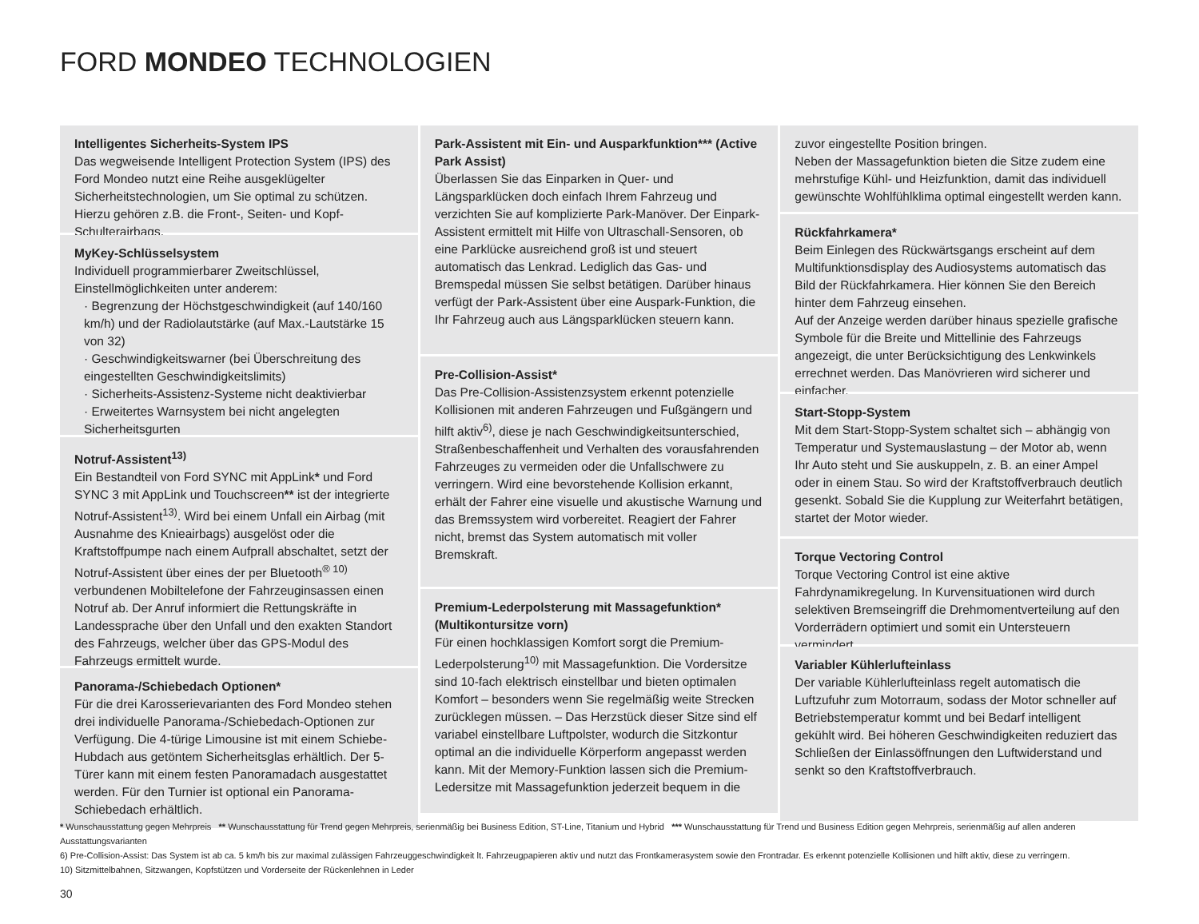FORD MONDEO TECHNOLOGIEN
Intelligentes Sicherheits-System IPS
Das wegweisende Intelligent Protection System (IPS) des Ford Mondeo nutzt eine Reihe ausgeklügelter Sicherheitstechnologien, um Sie optimal zu schützen. Hierzu gehören z.B. die Front-, Seiten- und Kopf-Schulterairbags.
MyKey-Schlüsselsystem
Individuell programmierbarer Zweitschlüssel, Einstellmöglichkeiten unter anderem:
· Begrenzung der Höchstgeschwindigkeit (auf 140/160 km/h) und der Radiolautstärke (auf Max.-Lautstärke 15 von 32)
· Geschwindigkeitswarner (bei Überschreitung des eingestellten Geschwindigkeitslimits)
· Sicherheits-Assistenz-Systeme nicht deaktivierbar
· Erweitertes Warnsystem bei nicht angelegten Sicherheitsgurten
Notruf-Assistent<sup>13)</sup>
Ein Bestandteil von Ford SYNC mit AppLink* und Ford SYNC 3 mit AppLink und Touchscreen** ist der integrierte Notruf-Assistent<sup>13)</sup>. Wird bei einem Unfall ein Airbag (mit Ausnahme des Knieairbags) ausgelöst oder die Kraftstoffpumpe nach einem Aufprall abschaltet, setzt der Notruf-Assistent über eines der per Bluetooth<sup>® 10)</sup> verbundenen Mobiltelefone der Fahrzeuginsassen einen Notruf ab. Der Anruf informiert die Rettungskräfte in Landessprache über den Unfall und den exakten Standort des Fahrzeugs, welcher über das GPS-Modul des Fahrzeugs ermittelt wurde.
Panorama-/Schiebedach Optionen*
Für die drei Karosserievarianten des Ford Mondeo stehen drei individuelle Panorama-/Schiebedach-Optionen zur Verfügung. Die 4-türige Limousine ist mit einem Schiebe-Hubdach aus getöntem Sicherheitsglas erhältlich. Der 5-Türer kann mit einem festen Panoramadach ausgestattet werden. Für den Turnier ist optional ein Panorama-Schiebedach erhältlich.
Park-Assistent mit Ein- und Ausparkfunktion*** (Active Park Assist)
Überlassen Sie das Einparken in Quer- und Längsparklücken doch einfach Ihrem Fahrzeug und verzichten Sie auf komplizierte Park-Manöver. Der Einpark-Assistent ermittelt mit Hilfe von Ultraschall-Sensoren, ob eine Parklücke ausreichend groß ist und steuert automatisch das Lenkrad. Lediglich das Gas- und Bremspedal müssen Sie selbst betätigen. Darüber hinaus verfügt der Park-Assistent über eine Auspark-Funktion, die Ihr Fahrzeug auch aus Längsparklücken steuern kann.
Pre-Collision-Assist*
Das Pre-Collision-Assistenzsystem erkennt potenzielle Kollisionen mit anderen Fahrzeugen und Fußgängern und hilft aktiv<sup>6)</sup>, diese je nach Geschwindigkeitsunterschied, Straßenbeschaffenheit und Verhalten des vorausfahrenden Fahrzeuges zu vermeiden oder die Unfallschwere zu verringern. Wird eine bevorstehende Kollision erkannt, erhält der Fahrer eine visuelle und akustische Warnung und das Bremssystem wird vorbereitet. Reagiert der Fahrer nicht, bremst das System automatisch mit voller Bremskraft.
Premium-Lederpolsterung mit Massagefunktion* (Multikontursitze vorn)
Für einen hochklassigen Komfort sorgt die Premium-Lederpolsterung<sup>10)</sup> mit Massagefunktion. Die Vordersitze sind 10-fach elektrisch einstellbar und bieten optimalen Komfort – besonders wenn Sie regelmäßig weite Strecken zurücklegen müssen. – Das Herzstück dieser Sitze sind elf variabel einstellbare Luftpolster, wodurch die Sitzkontur optimal an die individuelle Körperform angepasst werden kann. Mit der Memory-Funktion lassen sich die Premium-Ledersitze mit Massagefunktion jederzeit bequem in die
zuvor eingestellte Position bringen.
Neben der Massagefunktion bieten die Sitze zudem eine mehrstufige Kühl- und Heizfunktion, damit das individuell gewünschte Wohlfühlklima optimal eingestellt werden kann.
Rückfahrkamera*
Beim Einlegen des Rückwärtsgangs erscheint auf dem Multifunktionsdisplay des Audiosystems automatisch das Bild der Rückfahrkamera. Hier können Sie den Bereich hinter dem Fahrzeug einsehen.
Auf der Anzeige werden darüber hinaus spezielle grafische Symbole für die Breite und Mittellinie des Fahrzeugs angezeigt, die unter Berücksichtigung des Lenkwinkels errechnet werden. Das Manövrieren wird sicherer und einfacher.
Start-Stopp-System
Mit dem Start-Stopp-System schaltet sich – abhängig von Temperatur und Systemauslastung – der Motor ab, wenn Ihr Auto steht und Sie auskuppeln, z. B. an einer Ampel oder in einem Stau. So wird der Kraftstoffverbrauch deutlich gesenkt. Sobald Sie die Kupplung zur Weiterfahrt betätigen, startet der Motor wieder.
Torque Vectoring Control
Torque Vectoring Control ist eine aktive Fahrdynamikregelung. In Kurvensituationen wird durch selektiven Bremseingriff die Drehmomentverteilung auf den Vorderrädern optimiert und somit ein Untersteuern vermindert.
Variabler Kühlerlufteinlass
Der variable Kühlerlufteinlass regelt automatisch die Luftzufuhr zum Motorraum, sodass der Motor schneller auf Betriebstemperatur kommt und bei Bedarf intelligent gekühlt wird. Bei höheren Geschwindigkeiten reduziert das Schließen der Einlassöffnungen den Luftwiderstand und senkt so den Kraftstoffverbrauch.
* Wunschausstattung gegen Mehrpreis ** Wunschausstattung für Trend gegen Mehrpreis, serienmäßig bei Business Edition, ST-Line, Titanium und Hybrid *** Wunschausstattung für Trend und Business Edition gegen Mehrpreis, serienmäßig auf allen anderen Ausstattungsvarianten
6) Pre-Collision-Assist: Das System ist ab ca. 5 km/h bis zur maximal zulässigen Fahrzeuggeschwindigkeit lt. Fahrzeugpapieren aktiv und nutzt das Frontkamerasystem sowie den Frontradar. Es erkennt potenzielle Kollisionen und hilft aktiv, diese zu verringern.
10) Sitzmittelbahnen, Sitzwangen, Kopfstützen und Vorderseite der Rückenlehnen in Leder
30